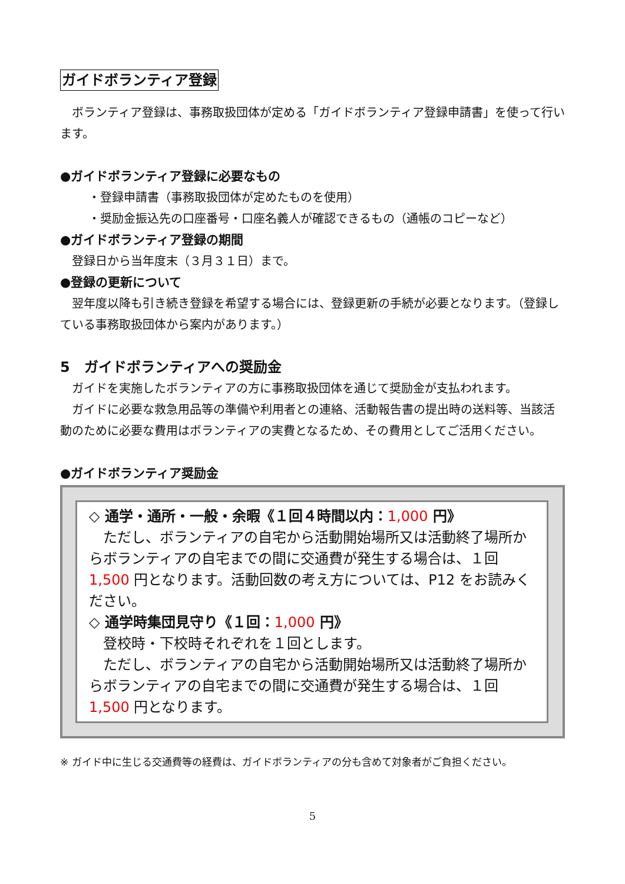ガイドボランティア登録
ボランティア登録は、事務取扱団体が定める「ガイドボランティア登録申請書」を使って行います。
●ガイドボランティア登録に必要なもの
・登録申請書（事務取扱団体が定めたものを使用）
・奨励金振込先の口座番号・口座名義人が確認できるもの（通帳のコピーなど）
●ガイドボランティア登録の期間
登録日から当年度末（３月３１日）まで。
●登録の更新について
翌年度以降も引き続き登録を希望する場合には、登録更新の手続が必要となります。（登録している事務取扱団体から案内があります。）
5　ガイドボランティアへの奨励金
ガイドを実施したボランティアの方に事務取扱団体を通じて奨励金が支払われます。
ガイドに必要な救急用品等の準備や利用者との連絡、活動報告書の提出時の送料等、当該活動のために必要な費用はボランティアの実費となるため、その費用としてご活用ください。
●ガイドボランティア奨励金
◇ 通学・通所・一般・余暇《１回４時間以内：1,000 円》
ただし、ボランティアの自宅から活動開始場所又は活動終了場所からボランティアの自宅までの間に交通費が発生する場合は、１回 1,500 円となります。活動回数の考え方については、P12 をお読みください。
◇ 通学時集団見守り《１回：1,000 円》
登校時・下校時それぞれを１回とします。
ただし、ボランティアの自宅から活動開始場所又は活動終了場所からボランティアの自宅までの間に交通費が発生する場合は、１回 1,500 円となります。
※ ガイド中に生じる交通費等の経費は、ガイドボランティアの分も含めて対象者がご負担ください。
5